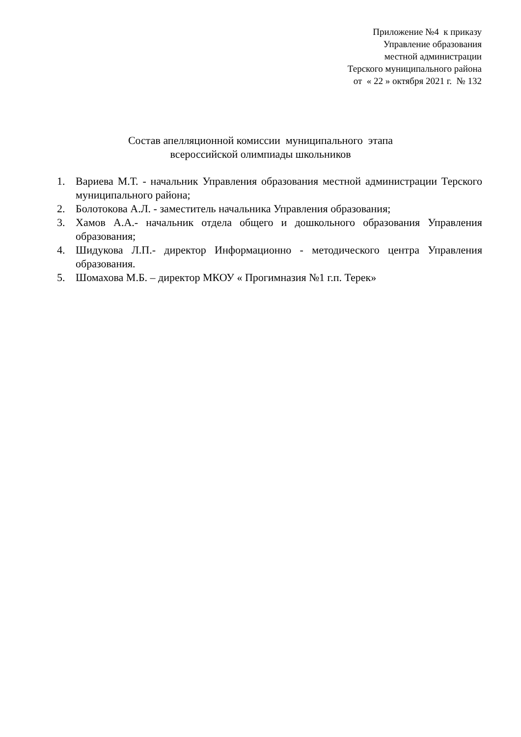Приложение №4 к приказу
Управление образования
местной администрации
Терского муниципального района
от « 22 » октября 2021 г. № 132
Состав апелляционной комиссии муниципального этапа
всероссийской олимпиады школьников
1. Вариева М.Т. - начальник Управления образования местной администрации Терского муниципального района;
2. Болотокова А.Л. - заместитель начальника Управления образования;
3. Хамов А.А.- начальник отдела общего и дошкольного образования Управления образования;
4. Шидукова Л.П.- директор Информационно - методического центра Управления образования.
5. Шомахова М.Б. – директор МКОУ « Прогимназия №1 г.п. Терек»